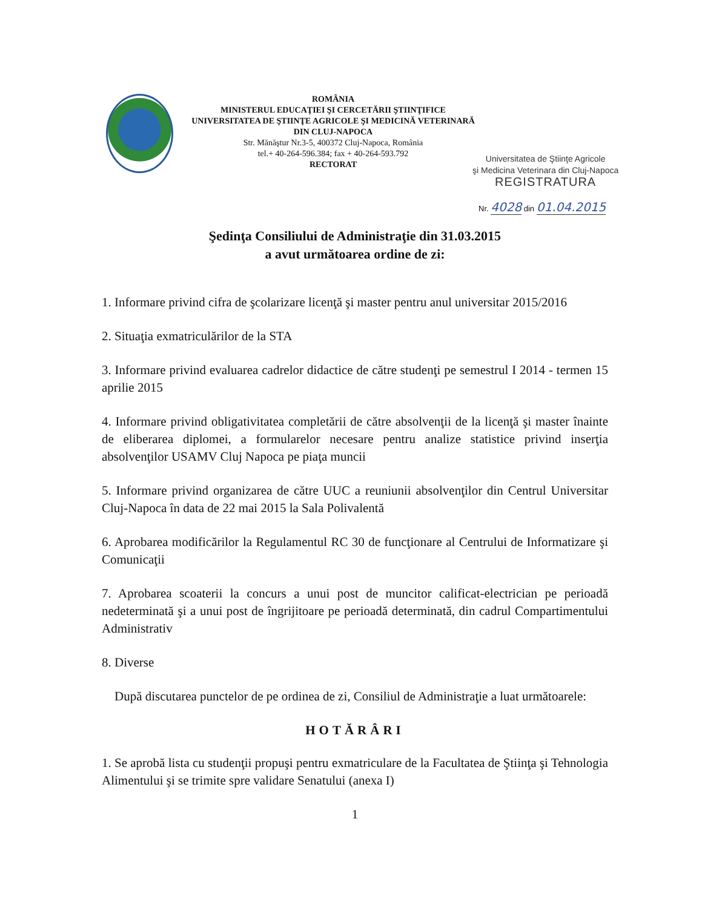ROMÂNIA
MINISTERUL EDUCAŢIEI ŞI CERCETĂRII ŞTIINŢIFICE
UNIVERSITATEA DE ŞTIINŢE AGRICOLE ŞI MEDICINĂ VETERINARĂ
DIN CLUJ-NAPOCA
Str. Mănăştur Nr.3-5, 400372 Cluj-Napoca, România
tel.+ 40-264-596.384; fax + 40-264-593.792
RECTORAT
Universitatea de Ştiinţe Agricole
şi Medicina Veterinara din Cluj-Napoca
REGISTRATURA
Nr. 4028 din 01.04.2015
Şedinţa Consiliului de Administraţie din 31.03.2015
a avut următoarea ordine de zi:
1. Informare privind cifra de şcolarizare licenţă şi master pentru anul universitar 2015/2016
2. Situaţia exmatriculărilor de la STA
3. Informare privind evaluarea cadrelor didactice de către studenţi pe semestrul I 2014 - termen 15 aprilie 2015
4. Informare privind obligativitatea completării de către absolvenţii de la licenţă şi master înainte de eliberarea diplomei, a formularelor necesare pentru analize statistice privind inserţia absolvenţilor USAMV Cluj Napoca pe piaţa muncii
5. Informare privind organizarea de către UUC a reuniunii absolvenţilor din Centrul Universitar Cluj-Napoca în data de 22 mai 2015 la Sala Polivalentă
6. Aprobarea modificărilor la Regulamentul RC 30 de funcţionare al Centrului de Informatizare şi Comunicaţii
7. Aprobarea scoaterii la concurs a unui post de muncitor calificat-electrician pe perioadă nedeterminată şi a unui post de îngrijitoare pe perioadă determinată, din cadrul Compartimentului Administrativ
8. Diverse
După discutarea punctelor de pe ordinea de zi, Consiliul de Administraţie a luat următoarele:
HOTĂRÂRI
1. Se aprobă lista cu studenţii propuşi pentru exmatriculare de la Facultatea de Ştiinţa şi Tehnologia Alimentului şi se trimite spre validare Senatului (anexa I)
1